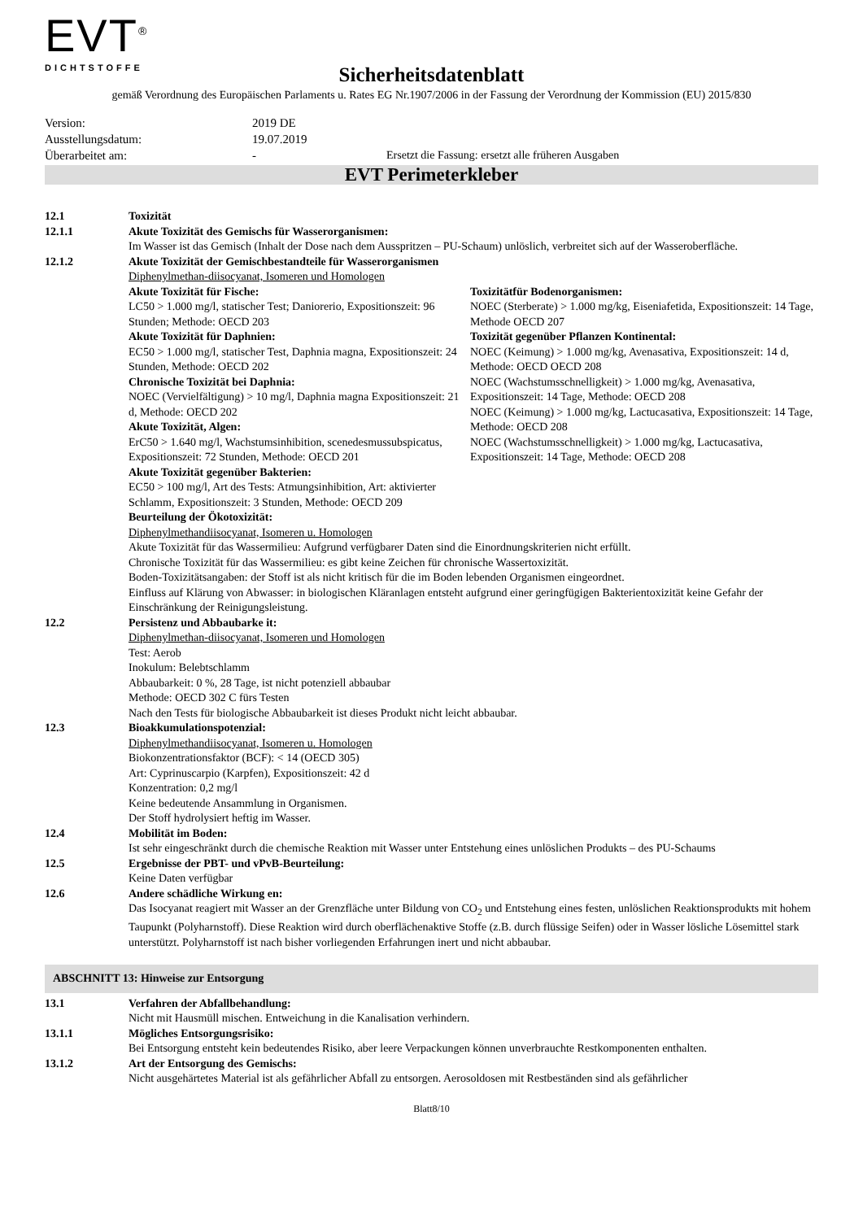EVT<sup>®</sup>
DICHTSTOFFE
Sicherheitsdatenblatt
gemäß Verordnung des Europäischen Parlaments u. Rates EG Nr.1907/2006 in der Fassung der Verordnung der Kommission (EU) 2015/830
Version: 2019 DE
Ausstellungsdatum: 19.07.2019
Überarbeitet am: - Ersetzt die Fassung: ersetzt alle früheren Ausgaben
EVT Perimeterkleber
12.1 Toxizität
12.1.1 Akute Toxizität des Gemischs für Wasserorganismen:
Im Wasser ist das Gemisch (Inhalt der Dose nach dem Ausspritzen – PU-Schaum) unlöslich, verbreitet sich auf der Wasseroberfläche.
12.1.2 Akute Toxizität der Gemischbestandteile für Wasserorganismen
Diphenylmethan-diisocyanat, Isomeren und Homologen
Akute Toxizität für Fische:
LC50 > 1.000 mg/l, statischer Test; Daniorerio, Expositionszeit: 96 Stunden; Methode: OECD 203
Akute Toxizität für Daphnien:
EC50 > 1.000 mg/l, statischer Test, Daphnia magna, Expositionszeit: 24 Stunden, Methode: OECD 202
Chronische Toxizität bei Daphnia:
NOEC (Vervielfältigung) > 10 mg/l, Daphnia magna Expositionszeit: 21 d, Methode: OECD 202
Akute Toxizität, Algen:
ErC50 > 1.640 mg/l, Wachstumsinhibition, scenedesmussubspicatus, Expositionszeit: 72 Stunden, Methode: OECD 201
Akute Toxizität gegenüber Bakterien:
EC50 > 100 mg/l, Art des Tests: Atmungsinhibition, Art: aktivierter Schlamm, Expositionszeit: 3 Stunden, Methode: OECD 209
Toxizitätfür Bodenorganismen:
NOEC (Sterberate) > 1.000 mg/kg, Eiseniafetida, Expositionszeit: 14 Tage, Methode OECD 207
Toxizität gegenüber Pflanzen Kontinental:
NOEC (Keimung) > 1.000 mg/kg, Avenasativa, Expositionszeit: 14 d, Methode: OECD OECD 208
NOEC (Wachstumsschnelligkeit) > 1.000 mg/kg, Avenasativa, Expositionszeit: 14 Tage, Methode: OECD 208
NOEC (Keimung) > 1.000 mg/kg, Lactucasativa, Expositionszeit: 14 Tage, Methode: OECD 208
NOEC (Wachstumsschnelligkeit) > 1.000 mg/kg, Lactucasativa, Expositionszeit: 14 Tage, Methode: OECD 208
Beurteilung der Ökotoxizität:
Diphenylmethandiisocyanat, Isomeren u. Homologen
Akute Toxizität für das Wassermilieu: Aufgrund verfügbarer Daten sind die Einordnungskriterien nicht erfüllt.
Chronische Toxizität für das Wassermilieu: es gibt keine Zeichen für chronische Wassertoxizität.
Boden-Toxizitätsangaben: der Stoff ist als nicht kritisch für die im Boden lebenden Organismen eingeordnet.
Einfluss auf Klärung von Abwasser: in biologischen Kläranlagen entsteht aufgrund einer geringfügigen Bakterientoxizität keine Gefahr der Einschränkung der Reinigungsleistung.
12.2 Persistenz und Abbaubarke it:
Diphenylmethan-diisocyanat, Isomeren und Homologen
Test: Aerob
Inokulum: Belebtschlamm
Abbaubarkeit: 0 %, 28 Tage, ist nicht potenziell abbaubar
Methode: OECD 302 C fürs Testen
Nach den Tests für biologische Abbaubarkeit ist dieses Produkt nicht leicht abbaubar.
12.3 Bioakkumulationspotenzial:
Diphenylmethandiisocyanat, Isomeren u. Homologen
Biokonzentrationsfaktor (BCF): < 14 (OECD 305)
Art: Cyprinuscarpio (Karpfen), Expositionszeit: 42 d
Konzentration: 0,2 mg/l
Keine bedeutende Ansammlung in Organismen.
Der Stoff hydrolysiert heftig im Wasser.
12.4 Mobilität im Boden:
Ist sehr eingeschränkt durch die chemische Reaktion mit Wasser unter Entstehung eines unlöslichen Produkts – des PU-Schaums
12.5 Ergebnisse der PBT- und vPvB-Beurteilung:
Keine Daten verfügbar
12.6 Andere schädliche Wirkung en:
Das Isocyanat reagiert mit Wasser an der Grenzfläche unter Bildung von CO<sub>2</sub> und Entstehung eines festen, unlöslichen Reaktionsprodukts mit hohem Taupunkt (Polyharnstoff). Diese Reaktion wird durch oberflächenaktive Stoffe (z.B. durch flüssige Seifen) oder in Wasser lösliche Lösemittel stark unterstützt. Polyharnstoff ist nach bisher vorliegenden Erfahrungen inert und nicht abbaubar.
ABSCHNITT 13: Hinweise zur Entsorgung
13.1 Verfahren der Abfallbehandlung:
Nicht mit Hausmüll mischen. Entweichung in die Kanalisation verhindern.
13.1.1 Mögliches Entsorgungsrisiko:
Bei Entsorgung entsteht kein bedeutendes Risiko, aber leere Verpackungen können unverbrauchte Restkomponenten enthalten.
13.1.2 Art der Entsorgung des Gemischs:
Nicht ausgehärtetes Material ist als gefährlicher Abfall zu entsorgen. Aerosoldosen mit Restbeständen sind als gefährlicher
Blatt8/10